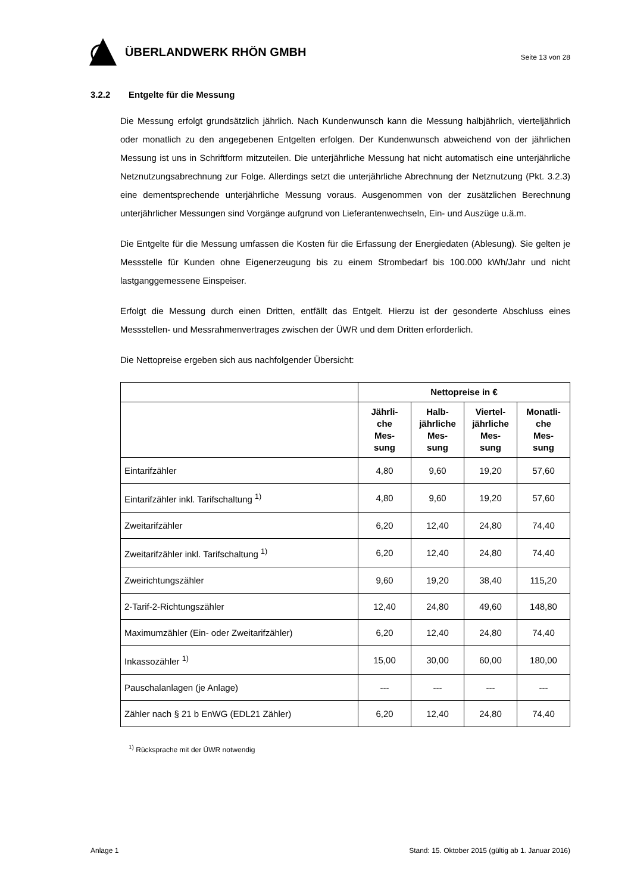ÜBERLANDWERK RHÖN GMBH
Seite 13 von 28
3.2.2 Entgelte für die Messung
Die Messung erfolgt grundsätzlich jährlich. Nach Kundenwunsch kann die Messung halbjährlich, vierteljährlich oder monatlich zu den angegebenen Entgelten erfolgen. Der Kundenwunsch abweichend von der jährlichen Messung ist uns in Schriftform mitzuteilen. Die unterjährliche Messung hat nicht automatisch eine unterjährliche Netznutzungsabrechnung zur Folge. Allerdings setzt die unterjährliche Abrechnung der Netznutzung (Pkt. 3.2.3) eine dementsprechende unterjährliche Messung voraus. Ausgenommen von der zusätzlichen Berechnung unterjährlicher Messungen sind Vorgänge aufgrund von Lieferantenwechseln, Ein- und Auszüge u.ä.m.
Die Entgelte für die Messung umfassen die Kosten für die Erfassung der Energiedaten (Ablesung). Sie gelten je Messstelle für Kunden ohne Eigenerzeugung bis zu einem Strombedarf bis 100.000 kWh/Jahr und nicht lastganggemessene Einspeiser.
Erfolgt die Messung durch einen Dritten, entfällt das Entgelt. Hierzu ist der gesonderte Abschluss eines Messstellen- und Messrahmenvertrages zwischen der ÜWR und dem Dritten erforderlich.
Die Nettopreise ergeben sich aus nachfolgender Übersicht:
| | Nettopreise in € | | | |
| --- | --- | --- | --- | --- |
| | Jährli- che Mes- sung | Halb- jährliche Mes- sung | Viertel- jährliche Mes- sung | Monatli- che Mes- sung |
| Eintarifzähler | 4,80 | 9,60 | 19,20 | 57,60 |
| Eintarifzähler inkl. Tarifschaltung <sup>1)</sup> | 4,80 | 9,60 | 19,20 | 57,60 |
| Zweitarifzähler | 6,20 | 12,40 | 24,80 | 74,40 |
| Zweitarifzähler inkl. Tarifschaltung <sup>1)</sup> | 6,20 | 12,40 | 24,80 | 74,40 |
| Zweirichtungszähler | 9,60 | 19,20 | 38,40 | 115,20 |
| 2-Tarif-2-Richtungszähler | 12,40 | 24,80 | 49,60 | 148,80 |
| Maximumzähler (Ein- oder Zweitarifzähler) | 6,20 | 12,40 | 24,80 | 74,40 |
| Inkassozähler <sup>1)</sup> | 15,00 | 30,00 | 60,00 | 180,00 |
| Pauschalanlagen (je Anlage) | --- | --- | --- | --- |
| Zähler nach § 21 b EnWG (EDL21 Zähler) | 6,20 | 12,40 | 24,80 | 74,40 |
<sup>1)</sup> Rücksprache mit der ÜWR notwendig
Anlage 1 Stand: 15. Oktober 2015 (gültig ab 1. Januar 2016)